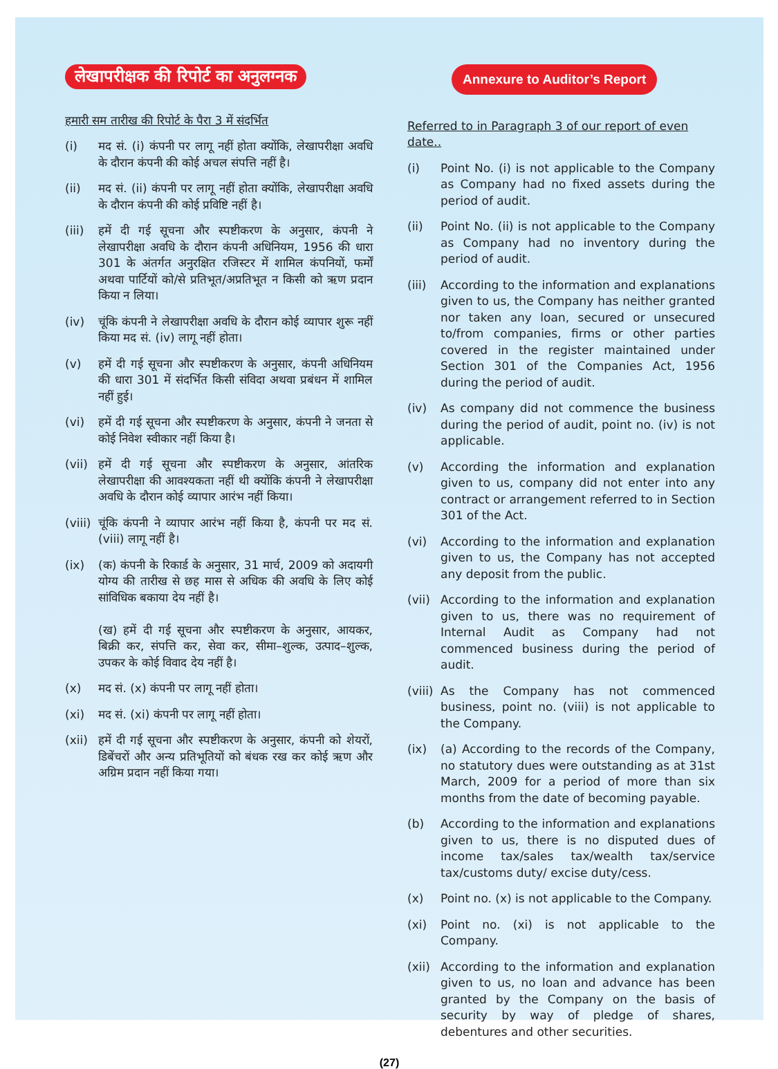लेखापरीक्षक की रिपोर्ट का अनुलग्नक
हमारी सम तारीख की रिपोर्ट के पैरा 3 में संदर्भित
(i) मद सं. (i) कंपनी पर लागू नहीं होता क्योंकि, लेखापरीक्षा अवधि के दौरान कंपनी की कोई अचल संपत्ति नहीं है।
(ii) मद सं. (ii) कंपनी पर लागू नहीं होता क्योंकि, लेखापरीक्षा अवधि के दौरान कंपनी की कोई प्रविष्टि नहीं है।
(iii) हमें दी गई सूचना और स्पष्टीकरण के अनुसार, कंपनी ने लेखापरीक्षा अवधि के दौरान कंपनी अधिनियम, 1956 की धारा 301 के अंतर्गत अनुरक्षित रजिस्टर में शामिल कंपनियों, फर्मों अथवा पार्टियों को/से प्रतिभूत/अप्रतिभूत न किसी को ऋण प्रदान किया न लिया।
(iv) चूंकि कंपनी ने लेखापरीक्षा अवधि के दौरान कोई व्यापार शुरू नहीं किया मद सं. (iv) लागू नहीं होता।
(v) हमें दी गई सूचना और स्पष्टीकरण के अनुसार, कंपनी अधिनियम की धारा 301 में संदर्भित किसी संविदा अथवा प्रबंधन में शामिल नहीं हुई।
(vi) हमें दी गई सूचना और स्पष्टीकरण के अनुसार, कंपनी ने जनता से कोई निवेश स्वीकार नहीं किया है।
(vii) हमें दी गई सूचना और स्पष्टीकरण के अनुसार, आंतरिक लेखापरीक्षा की आवश्यकता नहीं थी क्योंकि कंपनी ने लेखापरीक्षा अवधि के दौरान कोई व्यापार आरंभ नहीं किया।
(viii) चूंकि कंपनी ने व्यापार आरंभ नहीं किया है, कंपनी पर मद सं. (viii) लागू नहीं है।
(ix) (क) कंपनी के रिकार्ड के अनुसार, 31 मार्च, 2009 को अदायगी योग्य की तारीख से छह मास से अधिक की अवधि के लिए कोई सांविधिक बकाया देय नहीं है।
(ख) हमें दी गई सूचना और स्पष्टीकरण के अनुसार, आयकर, बिक्री कर, संपत्ति कर, सेवा कर, सीमा–शुल्क, उत्पाद–शुल्क, उपकर के कोई विवाद देय नहीं है।
(x) मद सं. (x) कंपनी पर लागू नहीं होता।
(xi) मद सं. (xi) कंपनी पर लागू नहीं होता।
(xii) हमें दी गई सूचना और स्पष्टीकरण के अनुसार, कंपनी को शेयरों, डिबेंचरों और अन्य प्रतिभूतियों को बंधक रख कर कोई ऋण और अग्रिम प्रदान नहीं किया गया।
Annexure to Auditor’s Report
Referred to in Paragraph 3 of our report of even date..
(i) Point No. (i) is not applicable to the Company as Company had no fixed assets during the period of audit.
(ii) Point No. (ii) is not applicable to the Company as Company had no inventory during the period of audit.
(iii) According to the information and explanations given to us, the Company has neither granted nor taken any loan, secured or unsecured to/from companies, firms or other parties covered in the register maintained under Section 301 of the Companies Act, 1956 during the period of audit.
(iv) As company did not commence the business during the period of audit, point no. (iv) is not applicable.
(v) According the information and explanation given to us, company did not enter into any contract or arrangement referred to in Section 301 of the Act.
(vi) According to the information and explanation given to us, the Company has not accepted any deposit from the public.
(vii) According to the information and explanation given to us, there was no requirement of Internal Audit as Company had not commenced business during the period of audit.
(viii) As the Company has not commenced business, point no. (viii) is not applicable to the Company.
(ix) (a) According to the records of the Company, no statutory dues were outstanding as at 31st March, 2009 for a period of more than six months from the date of becoming payable.
(b) According to the information and explanations given to us, there is no disputed dues of income tax/sales tax/wealth tax/service tax/customs duty/ excise duty/cess.
(x) Point no. (x) is not applicable to the Company.
(xi) Point no. (xi) is not applicable to the Company.
(xii) According to the information and explanation given to us, no loan and advance has been granted by the Company on the basis of security by way of pledge of shares, debentures and other securities.
(27)